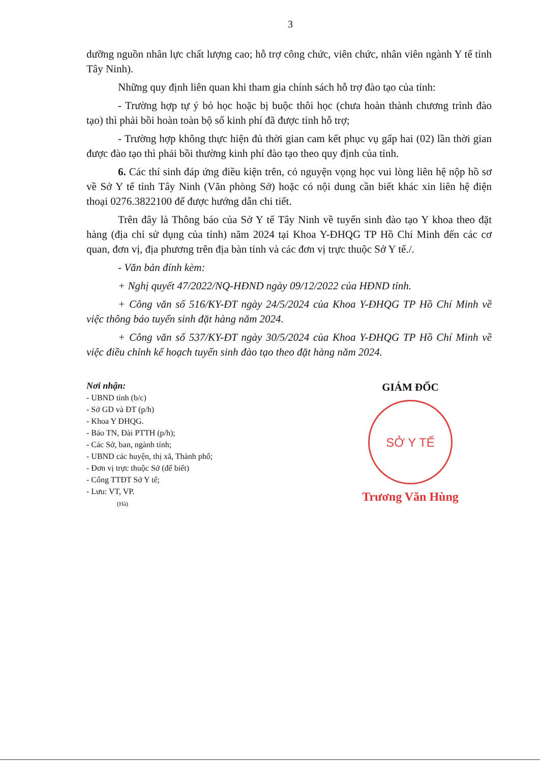3
dưỡng nguồn nhân lực chất lượng cao; hỗ trợ công chức, viên chức, nhân viên ngành Y tế tỉnh Tây Ninh).
Những quy định liên quan khi tham gia chính sách hỗ trợ đào tạo của tỉnh:
- Trường hợp tự ý bỏ học hoặc bị buộc thôi học (chưa hoàn thành chương trình đào tạo) thì phải bồi hoàn toàn bộ số kinh phí đã được tỉnh hỗ trợ;
- Trường hợp không thực hiện đủ thời gian cam kết phục vụ gấp hai (02) lần thời gian được đào tạo thì phải bồi thường kinh phí đào tạo theo quy định của tỉnh.
6. Các thí sinh đáp ứng điều kiện trên, có nguyện vọng học vui lòng liên hệ nộp hồ sơ về Sở Y tế tỉnh Tây Ninh (Văn phòng Sở) hoặc có nội dung cần biết khác xin liên hệ điện thoại 0276.3822100 để được hướng dẫn chi tiết.
Trên đây là Thông báo của Sở Y tế Tây Ninh về tuyển sinh đào tạo Y khoa theo đặt hàng (địa chỉ sử dụng của tỉnh) năm 2024 tại Khoa Y-ĐHQG TP Hồ Chí Minh đến các cơ quan, đơn vị, địa phương trên địa bàn tỉnh và các đơn vị trực thuộc Sở Y tế./.
- Văn bản đính kèm:
+ Nghị quyết 47/2022/NQ-HĐND ngày 09/12/2022 của HĐND tỉnh.
+ Công văn số 516/KY-ĐT ngày 24/5/2024 của Khoa Y-ĐHQG TP Hồ Chí Minh về việc thông báo tuyển sinh đặt hàng năm 2024.
+ Công văn số 537/KY-ĐT ngày 30/5/2024 của Khoa Y-ĐHQG TP Hồ Chí Minh về việc điều chỉnh kế hoạch tuyển sinh đào tạo theo đặt hàng năm 2024.
Nơi nhận:
- UBND tỉnh (b/c)
- Sở GD và ĐT (p/h)
- Khoa Y ĐHQG.
- Báo TN, Đài PTTH (p/h);
- Các Sở, ban, ngành tỉnh;
- UBND các huyện, thị xã, Thành phố;
- Đơn vị trực thuộc Sở (để biết)
- Cổng TTĐT Sở Y tế;
- Lưu: VT, VP.
(Hà)
GIÁM ĐỐC
SỞ Y TẾ
Trương Văn Hùng